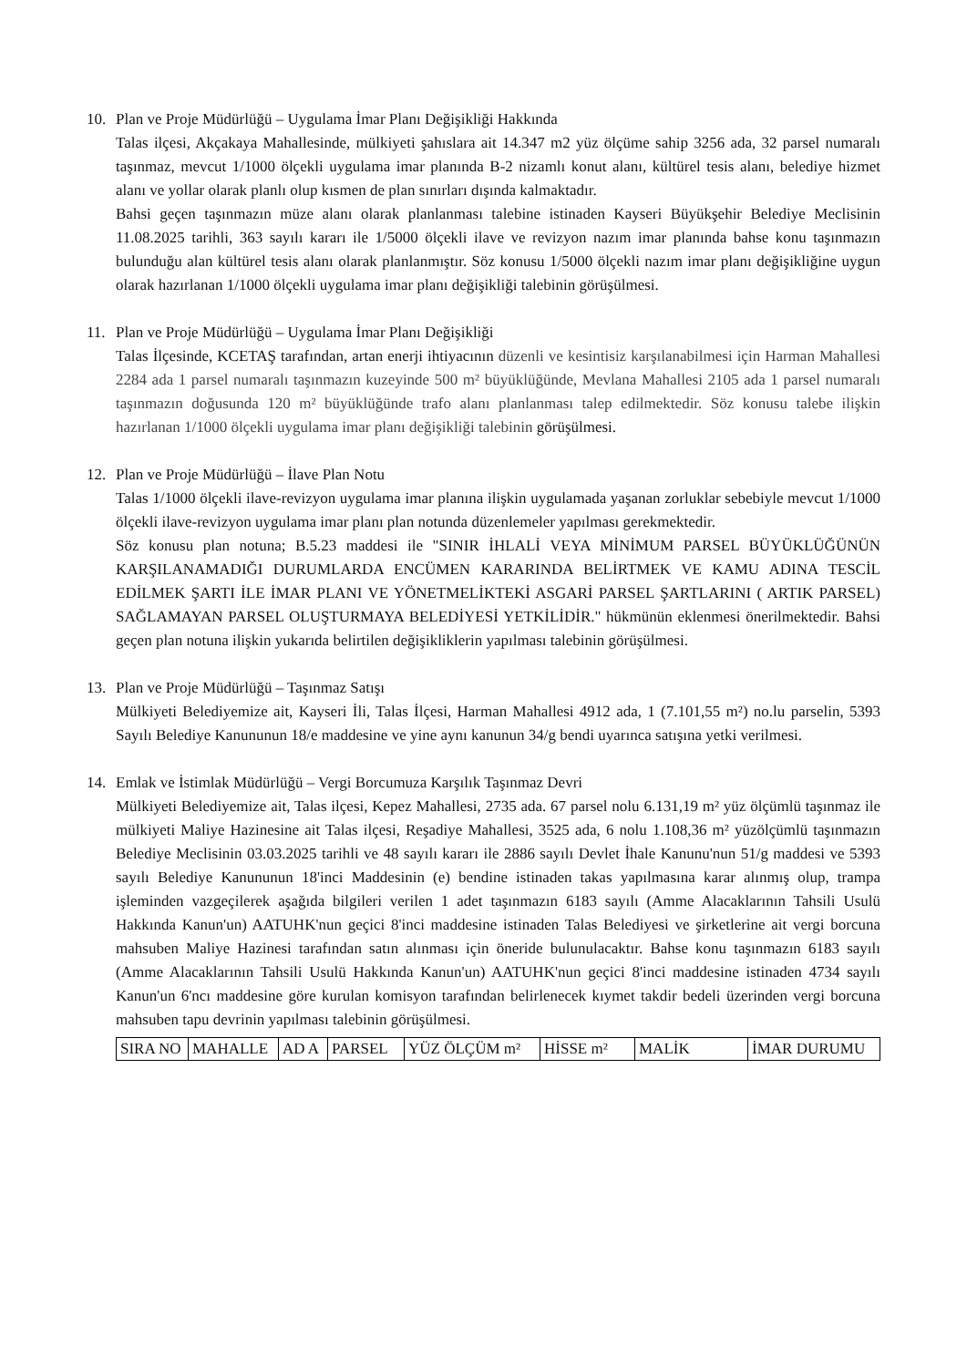10. Plan ve Proje Müdürlüğü – Uygulama İmar Planı Değişikliği Hakkında
Talas ilçesi, Akçakaya Mahallesinde, mülkiyeti şahıslara ait 14.347 m2 yüz ölçüme sahip 3256 ada, 32 parsel numaralı taşınmaz, mevcut 1/1000 ölçekli uygulama imar planında B-2 nizamlı konut alanı, kültürel tesis alanı, belediye hizmet alanı ve yollar olarak planlı olup kısmen de plan sınırları dışında kalmaktadır.
Bahsi geçen taşınmazın müze alanı olarak planlanması talebine istinaden Kayseri Büyükşehir Belediye Meclisinin 11.08.2025 tarihli, 363 sayılı kararı ile 1/5000 ölçekli ilave ve revizyon nazım imar planında bahse konu taşınmazın bulunduğu alan kültürel tesis alanı olarak planlanmıştır. Söz konusu 1/5000 ölçekli nazım imar planı değişikliğine uygun olarak hazırlanan 1/1000 ölçekli uygulama imar planı değişikliği talebinin görüşülmesi.
11. Plan ve Proje Müdürlüğü – Uygulama İmar Planı Değişikliği
Talas İlçesinde, KCETAŞ tarafından, artan enerji ihtiyacının düzenli ve kesintisiz karşılanabilmesi için Harman Mahallesi 2284 ada 1 parsel numaralı taşınmazın kuzeyinde 500 m² büyüklüğünde, Mevlana Mahallesi 2105 ada 1 parsel numaralı taşınmazın doğusunda 120 m² büyüklüğünde trafo alanı planlanması talep edilmektedir. Söz konusu talebe ilişkin hazırlanan 1/1000 ölçekli uygulama imar planı değişikliği talebinin görüşülmesi.
12. Plan ve Proje Müdürlüğü – İlave Plan Notu
Talas 1/1000 ölçekli ilave-revizyon uygulama imar planına ilişkin uygulamada yaşanan zorluklar sebebiyle mevcut 1/1000 ölçekli ilave-revizyon uygulama imar planı plan notunda düzenlemeler yapılması gerekmektedir.
Söz konusu plan notuna; B.5.23 maddesi ile "SINIR İHLALİ VEYA MİNİMUM PARSEL BÜYÜKLÜĞÜNÜN KARŞILANAMADIĞI DURUMLARDA ENCÜMEN KARARINDA BELİRTMEK VE KAMU ADINA TESCİL EDİLMEK ŞARTI İLE İMAR PLANI VE YÖNETMELİKTEKİ ASGARİ PARSEL ŞARTLARINI ( ARTIK PARSEL) SAĞLAMAYAN PARSEL OLUŞTURMAYA BELEDİYESİ YETKİLİDİR." hükmünün eklenmesi önerilmektedir. Bahsi geçen plan notuna ilişkin yukarıda belirtilen değişikliklerin yapılması talebinin görüşülmesi.
13. Plan ve Proje Müdürlüğü – Taşınmaz Satışı
Mülkiyeti Belediyemize ait, Kayseri İli, Talas İlçesi, Harman Mahallesi 4912 ada, 1 (7.101,55 m²) no.lu parselin, 5393 Sayılı Belediye Kanununun 18/e maddesine ve yine aynı kanunun 34/g bendi uyarınca satışına yetki verilmesi.
14. Emlak ve İstimlak Müdürlüğü – Vergi Borcumuza Karşılık Taşınmaz Devri
Mülkiyeti Belediyemize ait, Talas ilçesi, Kepez Mahallesi, 2735 ada. 67 parsel nolu 6.131,19 m² yüz ölçümlü taşınmaz ile mülkiyeti Maliye Hazinesine ait Talas ilçesi, Reşadiye Mahallesi, 3525 ada, 6 nolu 1.108,36 m² yüzölçümlü taşınmazın Belediye Meclisinin 03.03.2025 tarihli ve 48 sayılı kararı ile 2886 sayılı Devlet İhale Kanunu'nun 51/g maddesi ve 5393 sayılı Belediye Kanununun 18'inci Maddesinin (e) bendine istinaden takas yapılmasına karar alınmış olup, trampa işleminden vazgeçilerek aşağıda bilgileri verilen 1 adet taşınmazın 6183 sayılı (Amme Alacaklarının Tahsili Usulü Hakkında Kanun'un) AATUHK'nun geçici 8'inci maddesine istinaden Talas Belediyesi ve şirketlerine ait vergi borcuna mahsuben Maliye Hazinesi tarafından satın alınması için öneride bulunulacaktır. Bahse konu taşınmazın 6183 sayılı (Amme Alacaklarının Tahsili Usulü Hakkında Kanun'un) AATUHK'nun geçici 8'inci maddesine istinaden 4734 sayılı Kanun'un 6'ncı maddesine göre kurulan komisyon tarafından belirlenecek kıymet takdir bedeli üzerinden vergi borcuna mahsuben tapu devrinin yapılması talebinin görüşülmesi.
| SIRA NO | MAHALLE | AD A | PARSEL | YÜZ ÖLÇÜM m² | HİSSE m² | MALİK | İMAR DURUMU |